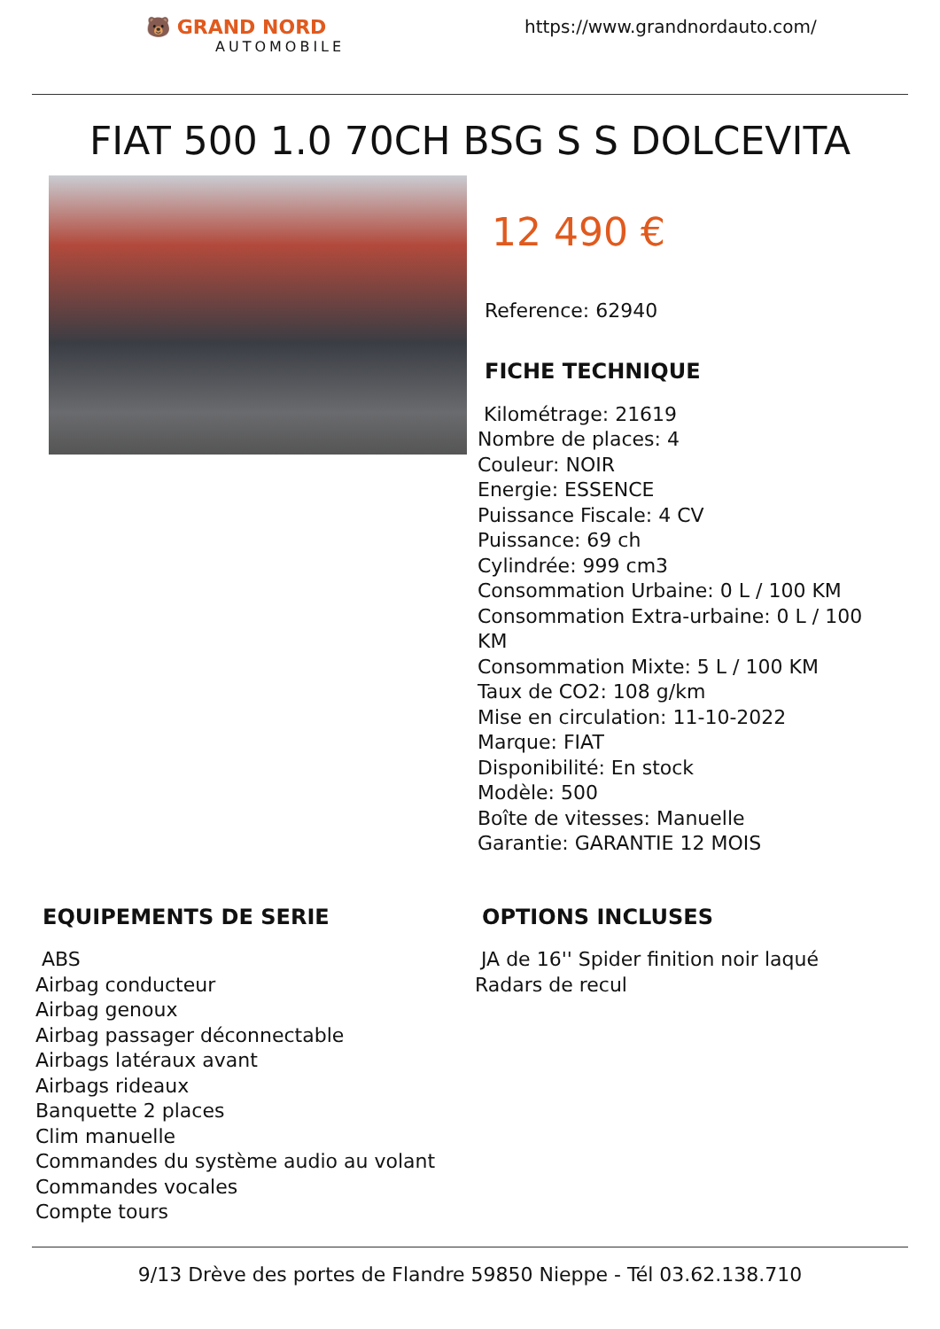🐻 GRAND NORD
AUTOMOBILE
https://www.grandnordauto.com/
FIAT 500 1.0 70CH BSG S S DOLCEVITA
12 490 €
Reference: 62940
FICHE TECHNIQUE
Kilométrage: 21619
Nombre de places: 4
Couleur: NOIR
Energie: ESSENCE
Puissance Fiscale: 4 CV
Puissance: 69 ch
Cylindrée: 999 cm3
Consommation Urbaine: 0 L / 100 KM
Consommation Extra-urbaine: 0 L / 100
KM
Consommation Mixte: 5 L / 100 KM
Taux de CO2: 108 g/km
Mise en circulation: 11-10-2022
Marque: FIAT
Disponibilité: En stock
Modèle: 500
Boîte de vitesses: Manuelle
Garantie: GARANTIE 12 MOIS
EQUIPEMENTS DE SERIE
ABS
Airbag conducteur
Airbag genoux
Airbag passager déconnectable
Airbags latéraux avant
Airbags rideaux
Banquette 2 places
Clim manuelle
Commandes du système audio au volant
Commandes vocales
Compte tours
OPTIONS INCLUSES
JA de 16'' Spider finition noir laqué
Radars de recul
9/13 Drève des portes de Flandre 59850 Nieppe - Tél 03.62.138.710